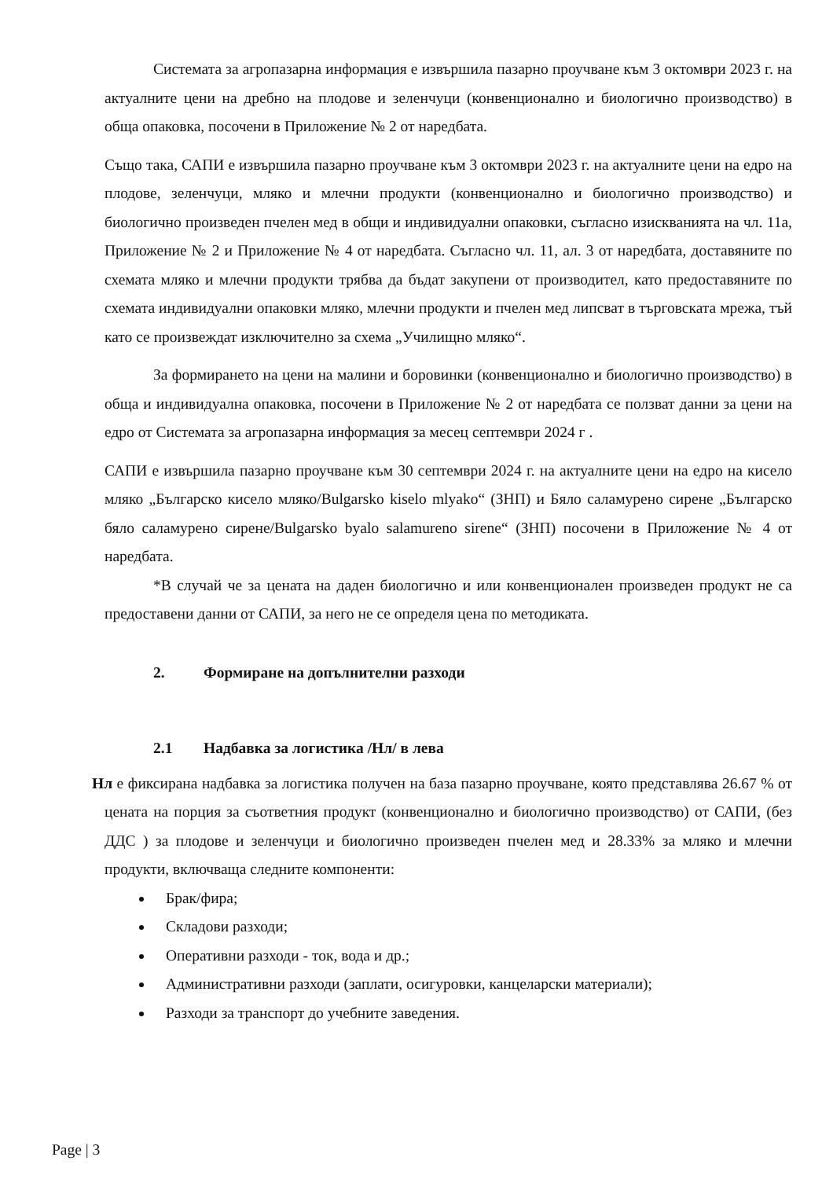Системата за агропазарна информация е извършила пазарно проучване към 3 октомври 2023 г. на актуалните цени на дребно на плодове и зеленчуци (конвенционално и биологично производство) в обща опаковка, посочени в Приложение № 2 от наредбата.
Също така, САПИ е извършила пазарно проучване към 3 октомври 2023 г. на актуалните цени на едро на плодове, зеленчуци, мляко и млечни продукти (конвенционално и биологично производство) и биологично произведен пчелен мед в общи и индивидуални опаковки, съгласно изискванията на чл. 11а, Приложение № 2 и Приложение № 4 от наредбата. Съгласно чл. 11, ал. 3 от наредбата, доставяните по схемата мляко и млечни продукти трябва да бъдат закупени от производител, като предоставяните по схемата индивидуални опаковки мляко, млечни продукти и пчелен мед липсват в търговската мрежа, тъй като се произвеждат изключително за схема „Училищно мляко“.
За формирането на цени на малини и боровинки (конвенционално и биологично производство) в обща и индивидуална опаковка, посочени в Приложение № 2 от наредбата се ползват данни за цени на едро от Системата за агропазарна информация за месец септември 2024 г .
САПИ е извършила пазарно проучване към 30 септември 2024 г. на актуалните цени на едро на кисело мляко „Българско кисело мляко/Bulgarsko kiselo mlyako“ (ЗНП) и Бяло саламурено сирене „Българско бяло саламурено сирене/Bulgarsko byalo salamureno sirene“ (ЗНП) посочени в Приложение № 4 от наредбата.
*В случай че за цената на даден биологично и или конвенционален произведен продукт не са предоставени данни от САПИ, за него не се определя цена по методиката.
2. Формиране на допълнителни разходи
2.1 Надбавка за логистика /Нл/ в лева
Нл е фиксирана надбавка за логистика получен на база пазарно проучване, която представлява 26.67 % от цената на порция за съответния продукт (конвенционално и биологично производство) от САПИ, (без ДДС ) за плодове и зеленчуци и биологично произведен пчелен мед и 28.33% за мляко и млечни продукти, включваща следните компоненти:
Брак/фира;
Складови разходи;
Оперативни разходи - ток, вода и др.;
Административни разходи (заплати, осигуровки, канцеларски материали);
Разходи за транспорт до учебните заведения.
Page | 3